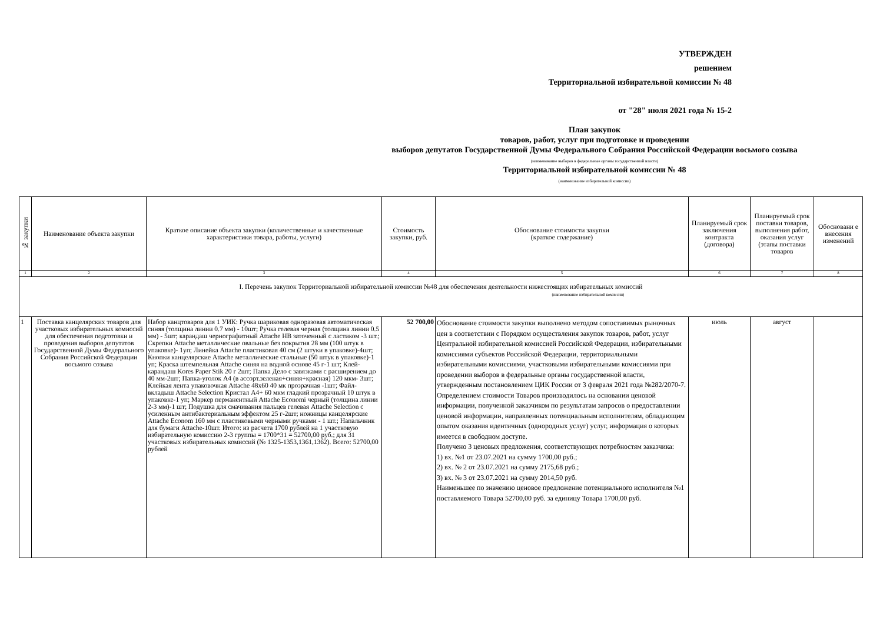УТВЕРЖДЕН
решением
Территориальной избирательной комиссии № 48
от "28" июля 2021 года № 15-2
План закупок
товаров, работ, услуг при подготовке и проведении
выборов депутатов Государственной Думы Федерального Собрания Российской Федерации восьмого созыва
(наименование выборов в федеральные органы государственной власти)
Территориальной избирательной комиссии № 48
(наименование избирательной комиссии)
| № закупки | Наименование объекта закупки | Краткое описание объекта закупки (количественные и качественные характеристики товара, работы, услуги) | Стоимость закупки, руб. | Обоснование стоимости закупки (краткое содержание) | Планируемый срок заключения контракта (договора) | Планируемый срок поставки товаров, выполнения работ, оказания услуг (этапы поставки товаров | Обосновани е внесения изменений |
| --- | --- | --- | --- | --- | --- | --- | --- |
| 1 | 2 | 3 | 4 | 5 | 6 | 7 | 8 |
| I. Перечень закупок Территориальной избирательной комиссии №48 для обеспечения деятельности нижестоящих избирательных комиссий (наименование избирательной комиссии) | | | | | | | |
| 1 | Поставка канцелярских товаров для участковых избирательных комиссий для обеспечения подготовки и проведения выборов депутатов Государственной Думы Федерального Собрания Российской Федерации восьмого созыва | Набор канцтоваров для 1 УИК: Ручка шариковая одноразовая автоматическая синяя (толщина линии 0.7 мм) - 10шт; Ручка гелевая черная (толщина линии 0.5 мм) - 5шт; карандаш чернографитный Attache HB заточенный с ластиком -3 шт.; Скрепки Attache металлические овальные без покрытия 28 мм (100 штук в упаковке)- 1уп; Линейка Attache пластиковая 40 см (2 штуки в упаковке)-4шт; Кнопки канцелярские Attache металлические стальные (50 штук в упаковке)-1 уп; Краска штемпельная Attache синяя на водной основе 45 г-1 шт; Клей-карандаш Kores Paper Stik 20 г 2шт; Папка Дело с завязками с расширением до 40 мм-2шт; Папка-уголок А4 (в ассорт.зеленая+синяя+красная) 120 мкм- 3шт; Клейкая лента упаковочная Attache 48x60 40 мк прозрачная -1шт; Файл-вкладыш Attache Selection Кристал А4+ 60 мкм гладкий прозрачный 10 штук в упаковке-1 уп; Маркер перманентный Attache Economi черный (толщина линии 2-3 мм)-1 шт; Подушка для смачивания пальцев гелевая Attache Selection с усиленным антибактериальным эффектом 25 г-2шт; ножницы канцелярские Attache Econom 160 мм с пластиковыми черными ручками - 1 шт.; Напальчник для бумаги Attache-10шт. Итого: из расчета 1700 рублей на 1 участковую избирательную комиссию 2-3 группы = 1700*31 = 52700,00 руб.; для 31 участковых избирательных комиссий (№ 1325-1353,1361,1362). Всего: 52700,00 рублей | 52 700,00 | Обоснование стоимости закупки выполнено методом сопоставимых рыночных цен в соответствии с Порядком осуществления закупок товаров, работ, услуг Центральной избирательной комиссией Российской Федерации, избирательными комиссиями субъектов Российской Федерации, территориальными избирательными комиссиями, участковыми избирательными комиссиями при проведении выборов в федеральные органы государственной власти, утвержденным постановлением ЦИК России от 3 февраля 2021 года №282/2070-7. Определением стоимости Товаров производилось на основании ценовой информации, полученной заказчиком по результатам запросов о предоставлении ценовой информации, направленных потенциальным исполнителям, обладающим опытом оказания идентичных (однородных услуг) услуг, информация о которых имеется в свободном доступе. Получено 3 ценовых предложения, соответствующих потребностям заказчика: 1) вх. №1 от 23.07.2021 на сумму 1700,00 руб.; 2) вх. № 2 от 23.07.2021 на сумму 2175,68 руб.; 3) вх. № 3 от 23.07.2021 на сумму 2014,50 руб. Наименьшее по значению ценовое предложение потенциального исполнителя №1 поставляемого Товара 52700,00 руб. за единицу Товара 1700,00 руб. | июль | август | |